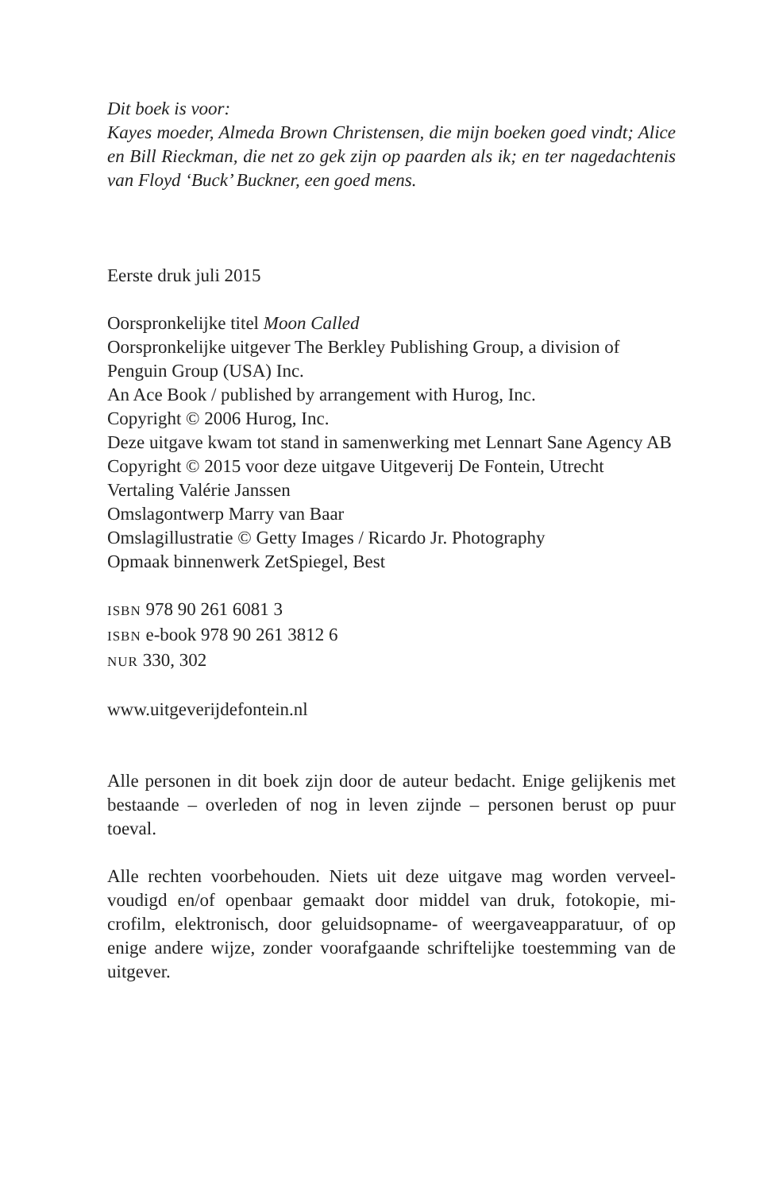Dit boek is voor:
Kayes moeder, Almeda Brown Christensen, die mijn boeken goed vindt; Alice en Bill Rieckman, die net zo gek zijn op paarden als ik; en ter nagedachtenis van Floyd ‘Buck’ Buckner, een goed mens.
Eerste druk juli 2015
Oorspronkelijke titel Moon Called
Oorspronkelijke uitgever The Berkley Publishing Group, a division of Penguin Group (USA) Inc.
An Ace Book / published by arrangement with Hurog, Inc.
Copyright © 2006 Hurog, Inc.
Deze uitgave kwam tot stand in samenwerking met Lennart Sane Agency AB
Copyright © 2015 voor deze uitgave Uitgeverij De Fontein, Utrecht
Vertaling Valérie Janssen
Omslagontwerp Marry van Baar
Omslagillustratie © Getty Images / Ricardo Jr. Photography
Opmaak binnenwerk ZetSpiegel, Best
ISBN 978 90 261 6081 3
ISBN e-book 978 90 261 3812 6
NUR 330, 302
www.uitgeverijdefontein.nl
Alle personen in dit boek zijn door de auteur bedacht. Enige gelijkenis met bestaande – overleden of nog in leven zijnde – personen berust op puur toeval.
Alle rechten voorbehouden. Niets uit deze uitgave mag worden verveel-voudigd en/of openbaar gemaakt door middel van druk, fotokopie, mi-crofilm, elektronisch, door geluidsopname- of weergaveapparatuur, of op enige andere wijze, zonder voorafgaande schriftelijke toestemming van de uitgever.